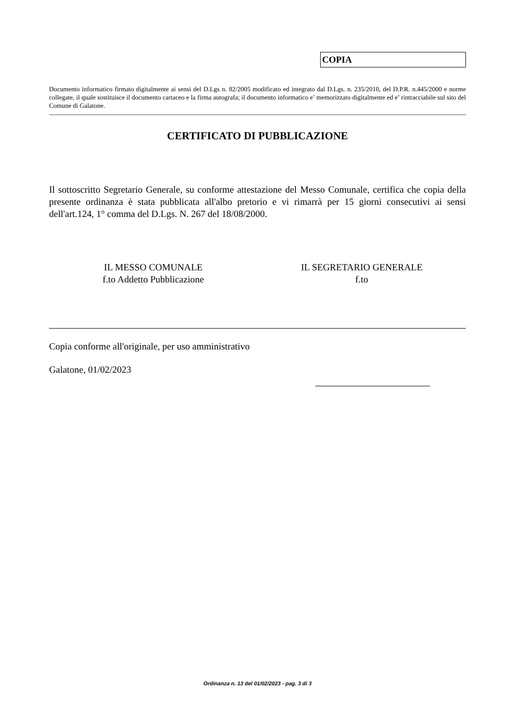COPIA
Documento informatico firmato digitalmente ai sensi del D.Lgs n. 82/2005 modificato ed integrato dal D.Lgs. n. 235/2010, del D.P.R. n.445/2000 e norme collegate, il quale sostituisce il documento cartaceo e la firma autografa; il documento informatico e’ memorizzato digitalmente ed e’ rintracciabile sul sito del Comune di Galatone.
CERTIFICATO DI PUBBLICAZIONE
Il sottoscritto Segretario Generale, su conforme attestazione del Messo Comunale, certifica che copia della presente ordinanza è stata pubblicata all'albo pretorio e vi rimarrà per 15 giorni consecutivi ai sensi dell'art.124, 1° comma del D.Lgs. N. 267 del 18/08/2000.
IL MESSO COMUNALE
f.to Addetto Pubblicazione
IL SEGRETARIO GENERALE
f.to
Copia conforme all'originale, per uso amministrativo
Galatone, 01/02/2023
Ordinanza n. 13 del 01/02/2023 - pag. 3 di 3